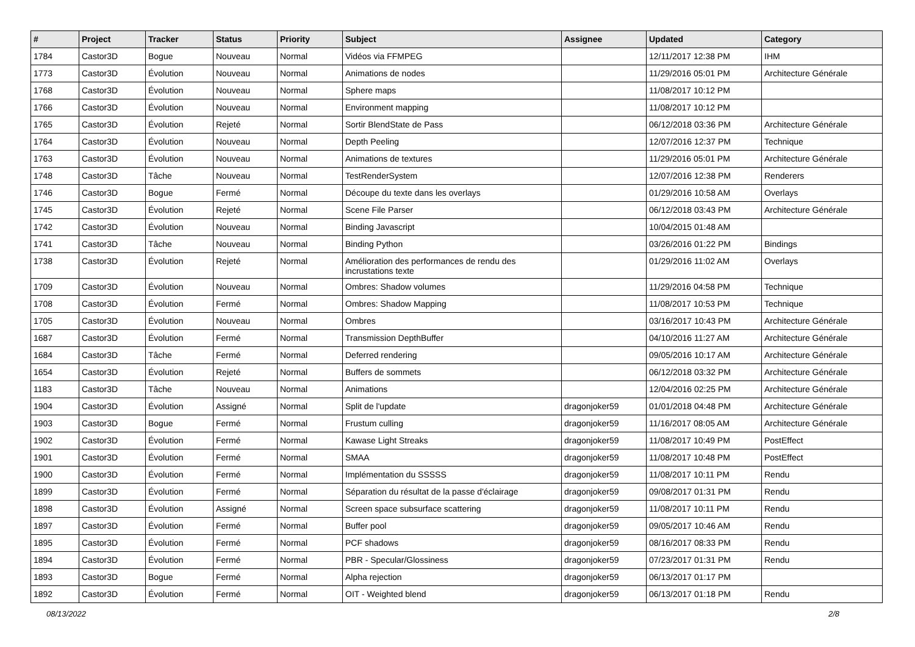| # | Project | Tracker | Status | Priority | Subject | Assignee | Updated | Category |
| --- | --- | --- | --- | --- | --- | --- | --- | --- |
| 1784 | Castor3D | Bogue | Nouveau | Normal | Vidéos via FFMPEG | | 12/11/2017 12:38 PM | IHM |
| 1773 | Castor3D | Évolution | Nouveau | Normal | Animations de nodes | | 11/29/2016 05:01 PM | Architecture Générale |
| 1768 | Castor3D | Évolution | Nouveau | Normal | Sphere maps | | 11/08/2017 10:12 PM | |
| 1766 | Castor3D | Évolution | Nouveau | Normal | Environment mapping | | 11/08/2017 10:12 PM | |
| 1765 | Castor3D | Évolution | Rejeté | Normal | Sortir BlendState de Pass | | 06/12/2018 03:36 PM | Architecture Générale |
| 1764 | Castor3D | Évolution | Nouveau | Normal | Depth Peeling | | 12/07/2016 12:37 PM | Technique |
| 1763 | Castor3D | Évolution | Nouveau | Normal | Animations de textures | | 11/29/2016 05:01 PM | Architecture Générale |
| 1748 | Castor3D | Tâche | Nouveau | Normal | TestRenderSystem | | 12/07/2016 12:38 PM | Renderers |
| 1746 | Castor3D | Bogue | Fermé | Normal | Découpe du texte dans les overlays | | 01/29/2016 10:58 AM | Overlays |
| 1745 | Castor3D | Évolution | Rejeté | Normal | Scene File Parser | | 06/12/2018 03:43 PM | Architecture Générale |
| 1742 | Castor3D | Évolution | Nouveau | Normal | Binding Javascript | | 10/04/2015 01:48 AM | |
| 1741 | Castor3D | Tâche | Nouveau | Normal | Binding Python | | 03/26/2016 01:22 PM | Bindings |
| 1738 | Castor3D | Évolution | Rejeté | Normal | Amélioration des performances de rendu des incrustations texte | | 01/29/2016 11:02 AM | Overlays |
| 1709 | Castor3D | Évolution | Nouveau | Normal | Ombres: Shadow volumes | | 11/29/2016 04:58 PM | Technique |
| 1708 | Castor3D | Évolution | Fermé | Normal | Ombres: Shadow Mapping | | 11/08/2017 10:53 PM | Technique |
| 1705 | Castor3D | Évolution | Nouveau | Normal | Ombres | | 03/16/2017 10:43 PM | Architecture Générale |
| 1687 | Castor3D | Évolution | Fermé | Normal | Transmission DepthBuffer | | 04/10/2016 11:27 AM | Architecture Générale |
| 1684 | Castor3D | Tâche | Fermé | Normal | Deferred rendering | | 09/05/2016 10:17 AM | Architecture Générale |
| 1654 | Castor3D | Évolution | Rejeté | Normal | Buffers de sommets | | 06/12/2018 03:32 PM | Architecture Générale |
| 1183 | Castor3D | Tâche | Nouveau | Normal | Animations | | 12/04/2016 02:25 PM | Architecture Générale |
| 1904 | Castor3D | Évolution | Assigné | Normal | Split de l'update | dragonjoker59 | 01/01/2018 04:48 PM | Architecture Générale |
| 1903 | Castor3D | Bogue | Fermé | Normal | Frustum culling | dragonjoker59 | 11/16/2017 08:05 AM | Architecture Générale |
| 1902 | Castor3D | Évolution | Fermé | Normal | Kawase Light Streaks | dragonjoker59 | 11/08/2017 10:49 PM | PostEffect |
| 1901 | Castor3D | Évolution | Fermé | Normal | SMAA | dragonjoker59 | 11/08/2017 10:48 PM | PostEffect |
| 1900 | Castor3D | Évolution | Fermé | Normal | Implémentation du SSSSS | dragonjoker59 | 11/08/2017 10:11 PM | Rendu |
| 1899 | Castor3D | Évolution | Fermé | Normal | Séparation du résultat de la passe d'éclairage | dragonjoker59 | 09/08/2017 01:31 PM | Rendu |
| 1898 | Castor3D | Évolution | Assigné | Normal | Screen space subsurface scattering | dragonjoker59 | 11/08/2017 10:11 PM | Rendu |
| 1897 | Castor3D | Évolution | Fermé | Normal | Buffer pool | dragonjoker59 | 09/05/2017 10:46 AM | Rendu |
| 1895 | Castor3D | Évolution | Fermé | Normal | PCF shadows | dragonjoker59 | 08/16/2017 08:33 PM | Rendu |
| 1894 | Castor3D | Évolution | Fermé | Normal | PBR - Specular/Glossiness | dragonjoker59 | 07/23/2017 01:31 PM | Rendu |
| 1893 | Castor3D | Bogue | Fermé | Normal | Alpha rejection | dragonjoker59 | 06/13/2017 01:17 PM | |
| 1892 | Castor3D | Évolution | Fermé | Normal | OIT - Weighted blend | dragonjoker59 | 06/13/2017 01:18 PM | Rendu |
08/13/2022 2/8